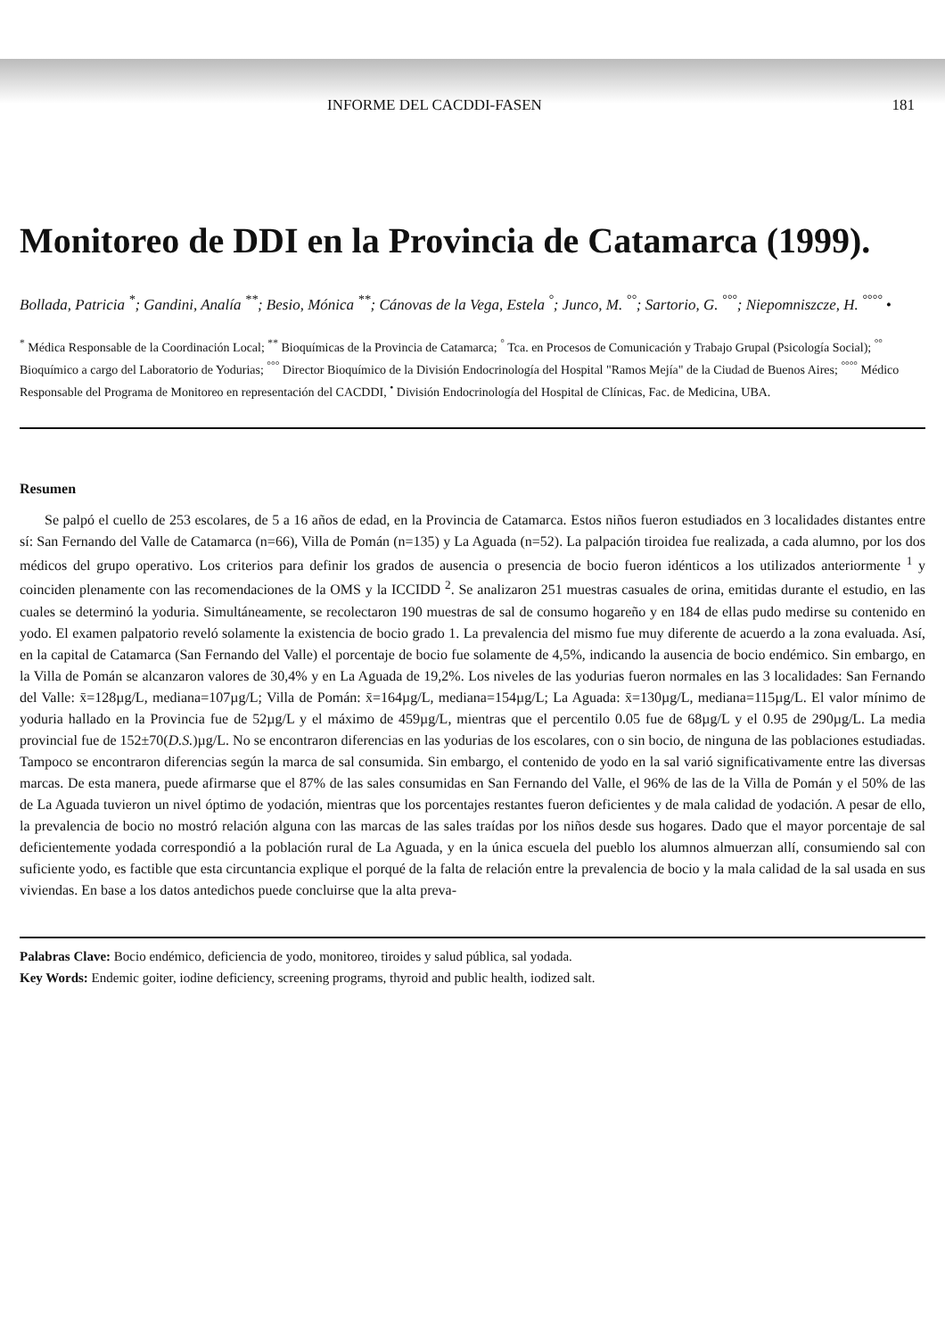INFORME DEL CACDDI-FASEN 181
Monitoreo de DDI en la Provincia de Catamarca (1999).
Bollada, Patricia <sup>*</sup>; Gandini, Analía <sup>**</sup>; Besio, Mónica <sup>**</sup>; Cánovas de la Vega, Estela <sup>°</sup>; Junco, M. <sup>°°</sup>; Sartorio, G. <sup>°°°</sup>; Niepomniszcze, H. <sup>°°°°</sup> •
<sup>*</sup> Médica Responsable de la Coordinación Local; <sup>**</sup> Bioquímicas de la Provincia de Catamarca; <sup>°</sup> Tca. en Procesos de Comunicación y Trabajo Grupal (Psicología Social); <sup>°°</sup> Bioquímico a cargo del Laboratorio de Yodurias; <sup>°°°</sup> Director Bioquímico de la División Endocrinología del Hospital "Ramos Mejía" de la Ciudad de Buenos Aires; <sup>°°°°</sup> Médico Responsable del Programa de Monitoreo en representación del CACDDI, <sup>•</sup> División Endocrinología del Hospital de Clínicas, Fac. de Medicina, UBA.
Resumen
Se palpó el cuello de 253 escolares, de 5 a 16 años de edad, en la Provincia de Catamarca. Estos niños fueron estudiados en 3 localidades distantes entre sí: San Fernando del Valle de Catamarca (n=66), Villa de Pomán (n=135) y La Aguada (n=52). La palpación tiroidea fue realizada, a cada alumno, por los dos médicos del grupo operativo. Los criterios para definir los grados de ausencia o presencia de bocio fueron idénticos a los utilizados anteriormente <sup>1</sup> y coinciden plenamente con las recomendaciones de la OMS y la ICCIDD <sup>2</sup>. Se analizaron 251 muestras casuales de orina, emitidas durante el estudio, en las cuales se determinó la yoduria. Simultáneamente, se recolectaron 190 muestras de sal de consumo hogareño y en 184 de ellas pudo medirse su contenido en yodo. El examen palpatorio reveló solamente la existencia de bocio grado 1. La prevalencia del mismo fue muy diferente de acuerdo a la zona evaluada. Así, en la capital de Catamarca (San Fernando del Valle) el porcentaje de bocio fue solamente de 4,5%, indicando la ausencia de bocio endémico. Sin embargo, en la Villa de Pomán se alcanzaron valores de 30,4% y en La Aguada de 19,2%. Los niveles de las yodurias fueron normales en las 3 localidades: San Fernando del Valle: x̄=128µg/L, mediana=107µg/L; Villa de Pomán: x̄=164µg/L, mediana=154µg/L; La Aguada: x̄=130µg/L, mediana=115µg/L. El valor mínimo de yoduria hallado en la Provincia fue de 52µg/L y el máximo de 459µg/L, mientras que el percentilo 0.05 fue de 68µg/L y el 0.95 de 290µg/L. La media provincial fue de 152±70(D.S.)µg/L. No se encontraron diferencias en las yodurias de los escolares, con o sin bocio, de ninguna de las poblaciones estudiadas. Tampoco se encontraron diferencias según la marca de sal consumida. Sin embargo, el contenido de yodo en la sal varió significativamente entre las diversas marcas. De esta manera, puede afirmarse que el 87% de las sales consumidas en San Fernando del Valle, el 96% de las de la Villa de Pomán y el 50% de las de La Aguada tuvieron un nivel óptimo de yodación, mientras que los porcentajes restantes fueron deficientes y de mala calidad de yodación. A pesar de ello, la prevalencia de bocio no mostró relación alguna con las marcas de las sales traídas por los niños desde sus hogares. Dado que el mayor porcentaje de sal deficientemente yodada correspondió a la población rural de La Aguada, y en la única escuela del pueblo los alumnos almuerzan allí, consumiendo sal con suficiente yodo, es factible que esta circuntancia explique el porqué de la falta de relación entre la prevalencia de bocio y la mala calidad de la sal usada en sus viviendas. En base a los datos antedichos puede concluirse que la alta preva-
Palabras Clave: Bocio endémico, deficiencia de yodo, monitoreo, tiroides y salud pública, sal yodada.
Key Words: Endemic goiter, iodine deficiency, screening programs, thyroid and public health, iodized salt.